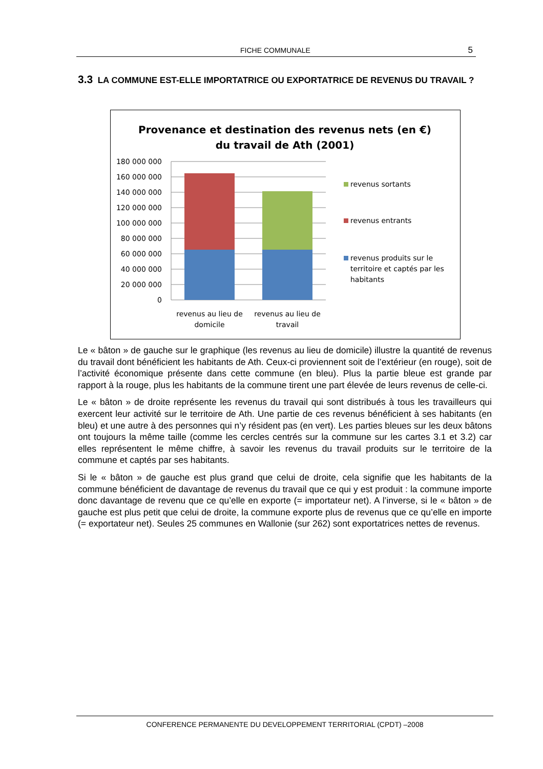FICHE COMMUNALE 5
3.3 LA COMMUNE EST-ELLE IMPORTATRICE OU EXPORTATRICE DE REVENUS DU TRAVAIL ?
Provenance et destination des revenus nets (en €)
du travail de Ath (2001)
180 000 000
160 000 000
140 000 000
120 000 000
100 000 000
80 000 000
60 000 000
40 000 000
20 000 000
0
revenus au lieu de
domicile
revenus au lieu de
travail
revenus sortants
revenus entrants
revenus produits sur le
territoire et captés par les
habitants
Le « bâton » de gauche sur le graphique (les revenus au lieu de domicile) illustre la quantité de revenus du travail dont bénéficient les habitants de Ath. Ceux-ci proviennent soit de l’extérieur (en rouge), soit de l’activité économique présente dans cette commune (en bleu). Plus la partie bleue est grande par rapport à la rouge, plus les habitants de la commune tirent une part élevée de leurs revenus de celle-ci.
Le « bâton » de droite représente les revenus du travail qui sont distribués à tous les travailleurs qui exercent leur activité sur le territoire de Ath. Une partie de ces revenus bénéficient à ses habitants (en bleu) et une autre à des personnes qui n’y résident pas (en vert). Les parties bleues sur les deux bâtons ont toujours la même taille (comme les cercles centrés sur la commune sur les cartes 3.1 et 3.2) car elles représentent le même chiffre, à savoir les revenus du travail produits sur le territoire de la commune et captés par ses habitants.
Si le « bâton » de gauche est plus grand que celui de droite, cela signifie que les habitants de la commune bénéficient de davantage de revenus du travail que ce qui y est produit : la commune importe donc davantage de revenu que ce qu’elle en exporte (= importateur net). A l’inverse, si le « bâton » de gauche est plus petit que celui de droite, la commune exporte plus de revenus que ce qu’elle en importe (= exportateur net). Seules 25 communes en Wallonie (sur 262) sont exportatrices nettes de revenus.
CONFERENCE PERMANENTE DU DEVELOPPEMENT TERRITORIAL (CPDT) –2008